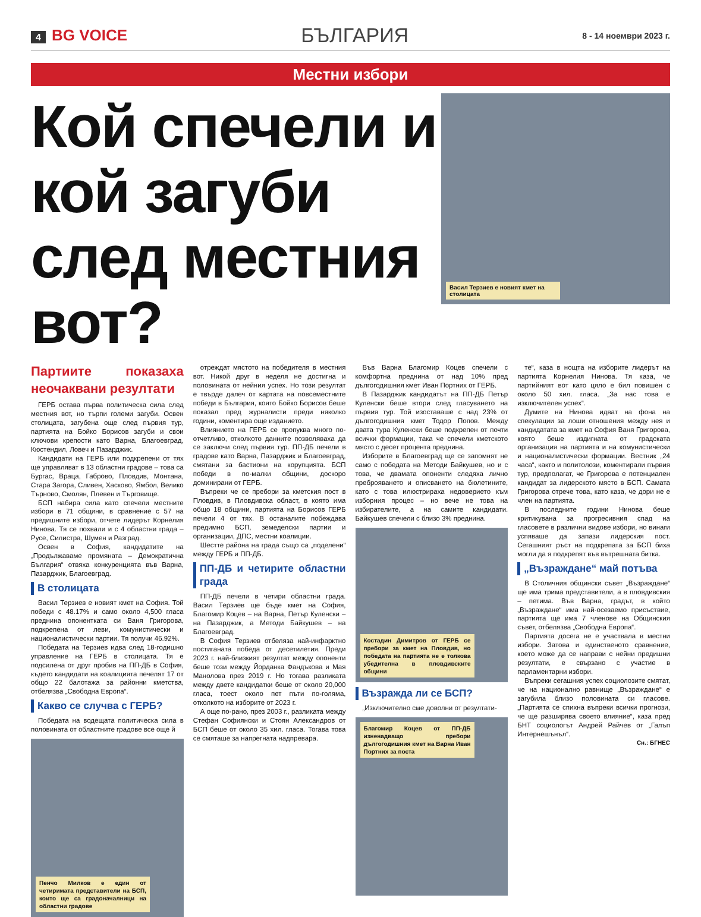4 BG VOICE
БЪЛГАРИЯ
8 - 14 ноември 2023 г.
Местни избори
Кой спечели и кой загуби след местния вот?
Васил Терзиев е новият кмет на столицата
Партиите показаха неочаквани резултати
ГЕРБ остава първа политическа сила след местния вот, но търпи големи загуби. Освен столицата, загубена още след първия тур, партията на Бойко Борисов загуби и свои ключови крепости като Варна, Благоевград, Кюстендил, Ловеч и Пазарджик.
Кандидати на ГЕРБ или подкрепени от тях ще управляват в 13 областни градове – това са Бургас, Враца, Габрово, Пловдив, Монтана, Стара Загора, Сливен, Хасково, Ямбол, Велико Търново, Смолян, Плевен и Търговище.
БСП набира сила като спечели местните избори в 71 общини, в сравнение с 57 на предишните избори, отчете лидерът Корнелия Нинова. Тя се похвали и с 4 областни града – Русе, Силистра, Шумен и Разград.
Освен в София, кандидатите на „Продължаваме промяната – Демократична България“ отвяха конкуренцията във Варна, Пазарджик, Благоевград.
В столицата
Васил Терзиев е новият кмет на София. Той победи с 48.17% и само около 4,500 гласа преднина опонентката си Ваня Григорова, подкрепена от леви, комунистически и националистически партии. Тя получи 46.92%.
Победата на Терзиев идва след 18-годишно управление на ГЕРБ в столицата. Тя е подсилена от друг пробив на ПП-ДБ в София, където кандидати на коалицията печелят 17 от общо 22 балотажа за районни кметства, отбелязва „Свободна Европа“.
Какво се случва с ГЕРБ?
Победата на водещата политическа сила в половината от областните градове все още й
Пенчо Милков е един от четиримата представители на БСП, които ще са градоначалници на областни градове
отреждат мястото на победителя в местния вот. Никой друг в неделя не достигна и половината от нейния успех. Но този резултат е твърде далеч от картата на повсеместните победи в България, която Бойко Борисов беше показал пред журналисти преди няколко години, коментира още изданието.
Влиянието на ГЕРБ се пропуква много по-отчетливо, отколкото данните позволяваха да се заключи след първия тур. ПП-ДБ печели в градове като Варна, Пазарджик и Благоевград, смятани за бастиони на корупцията. БСП победи в по-малки общини, доскоро доминирани от ГЕРБ.
Въпреки че се пребори за кметския пост в Пловдив, в Пловдивска област, в която има общо 18 общини, партията на Борисов ГЕРБ печели 4 от тях. В останалите побеждава предимно БСП, земеделски партии и организации, ДПС, местни коалиции.
Шестте района на града също са „поделени“ между ГЕРБ и ПП-ДБ.
ПП-ДБ и четирите областни града
ПП-ДБ печели в четири областни града. Васил Терзиев ще бъде кмет на София, Благомир Коцев – на Варна, Петър Куленски – на Пазарджик, а Методи Байкушев – на Благоевград.
В София Терзиев отбеляза най-инфарктно постиганата победа от десетилетия. Преди 2023 г. най-близкият резултат между опоненти беше този между Йорданка Фандъкова и Мая Манолова през 2019 г. Но тогава разликата между двете кандидатки беше от около 20,000 гласа, тоест около пет пъти по-голяма, отколкото на изборите от 2023 г.
А още по-рано, през 2003 г., разликата между Стефан Софиянски и Стоян Александров от БСП беше от около 35 хил. гласа. Тогава това се смяташе за напрегната надпревара.
Във Варна Благомир Коцев спечели с комфортна преднина от над 10% пред дългогодишния кмет Иван Портних от ГЕРБ.
В Пазарджик кандидатът на ПП-ДБ Петър Куленски беше втори след гласуването на първия тур. Той изоставаше с над 23% от дългогодишния кмет Тодор Попов. Между двата тура Куленски беше подкрепен от почти всички формации, така че спечели кметското място с десет процента преднина.
Изборите в Благоевград ще се запомнят не само с победата на Методи Байкушев, но и с това, че двамата опоненти следяха лично преброяването и описването на бюлетините, като с това илюстрираха недоверието към изборния процес – но вече не това на избирателите, а на самите кандидати. Байкушев спечели с близо 3% преднина.
Костадин Димитров от ГЕРБ се пребори за кмет на Пловдив, но победата на партията не е толкова убедителна в пловдивските общини
Възражда ли се БСП?
„Изключително сме доволни от резултати-
Благомир Коцев от ПП-ДБ изненадващо пребори дългогодишния кмет на Варна Иван Портних за поста
те“, каза в нощта на изборите лидерът на партията Корнелия Нинова. Тя каза, че партийният вот като цяло е бил повишен с около 50 хил. гласа. „За нас това е изключителен успех“.
Думите на Нинова идват на фона на спекулации за лоши отношения между нея и кандидатата за кмет на София Ваня Григорова, която беше издигната от градската организация на партията и на комунистически и националистически формации. Вестник „24 часа“, както и политолози, коментирали първия тур, предполагат, че Григорова е потенциален кандидат за лидерското място в БСП. Самата Григорова отрече това, като каза, че дори не е член на партията.
В последните години Нинова беше критикувана за прогресивния спад на гласовете в различни видове избори, но винаги успяваше да запази лидерския пост. Сегашният ръст на подкрепата за БСП биха могли да я подкрепят във вътрешната битка.
„Възраждане“ май потъва
В Столичния общински съвет „Възраждане“ ще има трима представители, а в пловдивския – петима. Във Варна, градът, в който „Възраждане“ има най-осезаемо присъствие, партията ще има 7 членове на Общинския съвет, отбелязва „Свободна Европа“.
Партията досега не е участвала в местни избори. Затова и единственото сравнение, което може да се направи с нейни предишни резултати, е свързано с участие в парламентарни избори.
Въпреки сегашния успех социолозите смятат, че на национално равнище „Възраждане“ е загубила близо половината си гласове. „Партията се спихна въпреки всички прогнози, че ще разширява своето влияние“, каза пред БНТ социологът Андрей Райчев от „Галъп Интернешънъл“.
Сн.: БГНЕС